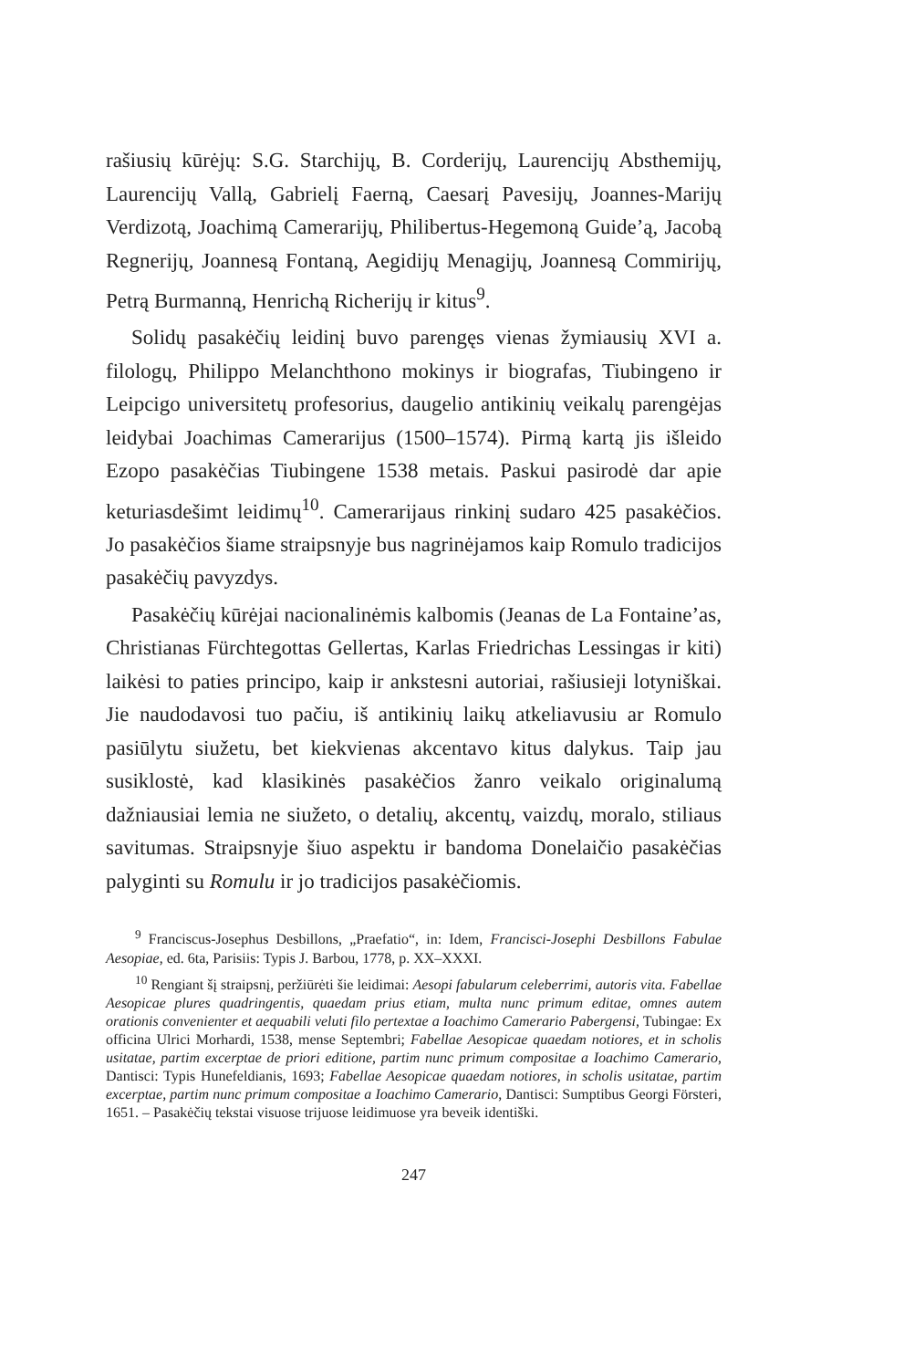rašiusių kūrėjų: S.G. Starchijų, B. Corderijų, Laurencijų Absthemijų, Laurencijų Vallą, Gabrielį Faerną, Caesarį Pavesijų, Joannes-Marijų Verdizotą, Joachimą Camerarijų, Philibertus-Hegemoną Guide’ą, Jacobą Regnerijų, Joannesą Fontaną, Aegidijų Menagijų, Joannesą Commirijų, Petrą Burmanną, Henrichą Richerijų ir kitus<sup>9</sup>.
Solidų pasakėčių leidinį buvo parengęs vienas žymiausių XVI a. filologų, Philippo Melanchthono mokinys ir biografas, Tiubingeno ir Leipcigo universitetų profesorius, daugelio antikinių veikalų parengėjas leidybai Joachimas Camerarijus (1500–1574). Pirmą kartą jis išleido Ezopo pasakėčias Tiubingene 1538 metais. Paskui pasirodė dar apie keturiasdešimt leidimų<sup>10</sup>. Camerarijaus rinkinį sudaro 425 pasakėčios. Jo pasakėčios šiame straipsnyje bus nagrinėjamos kaip Romulo tradicijos pasakėčių pavyzdys.
Pasakėčių kūrėjai nacionalinėmis kalbomis (Jeanas de La Fontaine’as, Christianas Fürchtegottas Gellertas, Karlas Friedrichas Lessingas ir kiti) laikėsi to paties principo, kaip ir ankstesni autoriai, rašiusieji lotyniškai. Jie naudodavosi tuo pačiu, iš antikinių laikų atkeliavusiu ar Romulo pasiūlytu siužetu, bet kiekvienas akcentavo kitus dalykus. Taip jau susiklostė, kad klasikinės pasakėčios žanro veikalo originalumą dažniausiai lemia ne siužeto, o detalių, akcentų, vaizdų, moralo, stiliaus savitumas. Straipsnyje šiuo aspektu ir bandoma Donelaičio pasakėčias palyginti su Romulu ir jo tradicijos pasakėčiomis.
<sup>9</sup> Franciscus-Josephus Desbillons, „Praefatio“, in: Idem, Francisci-Josephi Desbillons Fabulae Aesopiae, ed. 6ta, Parisiis: Typis J. Barbou, 1778, p. XX–XXXI.
<sup>10</sup> Rengiant šį straipsnį, peržiūrėti šie leidimai: Aesopi fabularum celeberrimi, autoris vita. Fabellae Aesopicae plures quadringentis, quaedam prius etiam, multa nunc primum editae, omnes autem orationis convenienter et aequabili veluti filo pertextae a Ioachimo Camerario Pabergensi, Tubingae: Ex officina Ulrici Morhardi, 1538, mense Septembri; Fabellae Aesopicae quaedam notiores, et in scholis usitatae, partim excerptae de priori editione, partim nunc primum compositae a Ioachimo Camerario, Dantisci: Typis Hunefeldianis, 1693; Fabellae Aesopicae quaedam notiores, in scholis usitatae, partim excerptae, partim nunc primum compositae a Ioachimo Camerario, Dantisci: Sumptibus Georgi Försteri, 1651. – Pasakėčių tekstai visuose trijuose leidimuose yra beveik identiški.
247